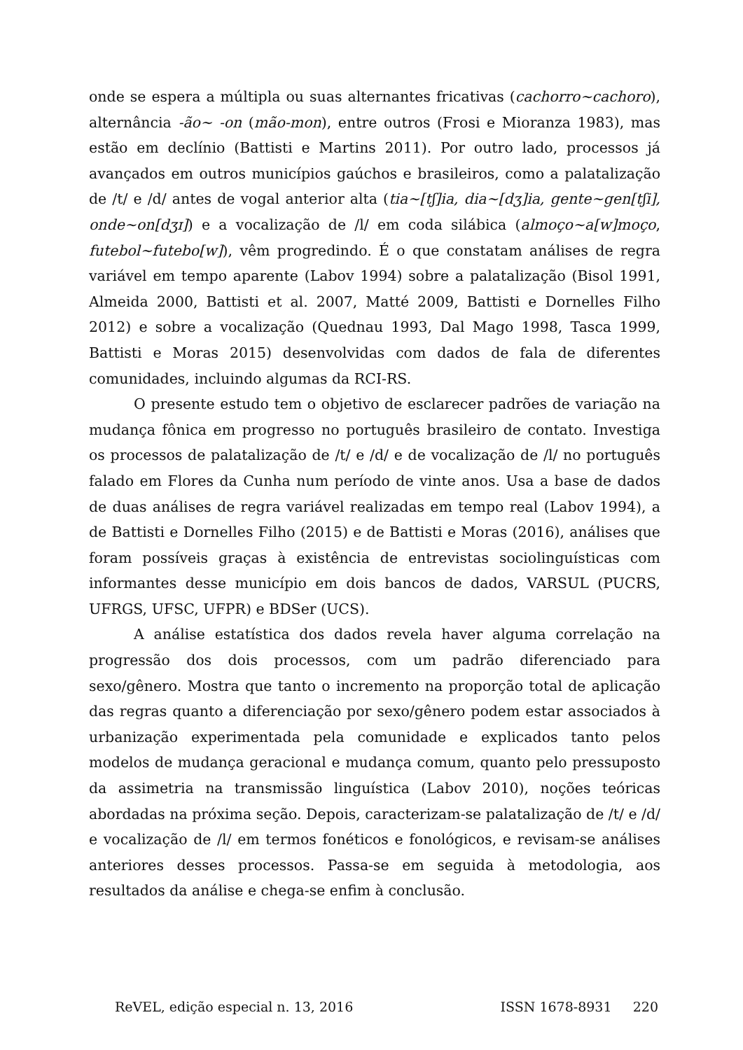onde se espera a múltipla ou suas alternantes fricativas (cachorro~cachoro), alternância -ão~ -on (mão-mon), entre outros (Frosi e Mioranza 1983), mas estão em declínio (Battisti e Martins 2011). Por outro lado, processos já avançados em outros municípios gaúchos e brasileiros, como a palatalização de /t/ e /d/ antes de vogal anterior alta (tia~[tʃ]ia, dia~[dʒ]ia, gente~gen[tʃi], onde~on[dʒɪ]) e a vocalização de /l/ em coda silábica (almoço~a[w]moço, futebol~futebo[w]), vêm progredindo. É o que constatam análises de regra variável em tempo aparente (Labov 1994) sobre a palatalização (Bisol 1991, Almeida 2000, Battisti et al. 2007, Matté 2009, Battisti e Dornelles Filho 2012) e sobre a vocalização (Quednau 1993, Dal Mago 1998, Tasca 1999, Battisti e Moras 2015) desenvolvidas com dados de fala de diferentes comunidades, incluindo algumas da RCI-RS.
O presente estudo tem o objetivo de esclarecer padrões de variação na mudança fônica em progresso no português brasileiro de contato. Investiga os processos de palatalização de /t/ e /d/ e de vocalização de /l/ no português falado em Flores da Cunha num período de vinte anos. Usa a base de dados de duas análises de regra variável realizadas em tempo real (Labov 1994), a de Battisti e Dornelles Filho (2015) e de Battisti e Moras (2016), análises que foram possíveis graças à existência de entrevistas sociolinguísticas com informantes desse município em dois bancos de dados, VARSUL (PUCRS, UFRGS, UFSC, UFPR) e BDSer (UCS).
A análise estatística dos dados revela haver alguma correlação na progressão dos dois processos, com um padrão diferenciado para sexo/gênero. Mostra que tanto o incremento na proporção total de aplicação das regras quanto a diferenciação por sexo/gênero podem estar associados à urbanização experimentada pela comunidade e explicados tanto pelos modelos de mudança geracional e mudança comum, quanto pelo pressuposto da assimetria na transmissão linguística (Labov 2010), noções teóricas abordadas na próxima seção. Depois, caracterizam-se palatalização de /t/ e /d/ e vocalização de /l/ em termos fonéticos e fonológicos, e revisam-se análises anteriores desses processos. Passa-se em seguida à metodologia, aos resultados da análise e chega-se enfim à conclusão.
ReVEL, edição especial n. 13, 2016 ISSN 1678-8931 220